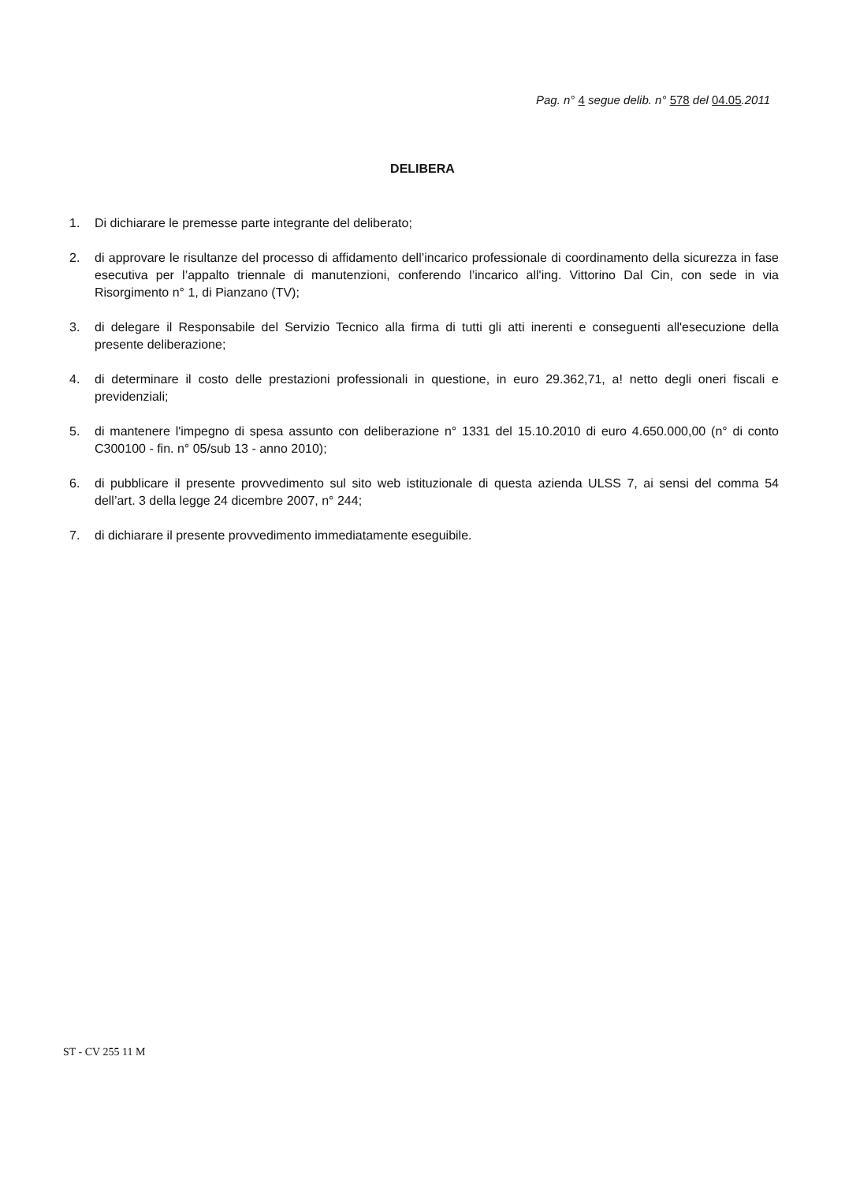Pag. n° 4 segue delib. n° 578 del 04.05.2011
DELIBERA
1. Di dichiarare le premesse parte integrante del deliberato;
2. di approvare le risultanze del processo di affidamento dell’incarico professionale di coordinamento della sicurezza in fase esecutiva per l’appalto triennale di manutenzioni, conferendo l’incarico all'ing. Vittorino Dal Cin, con sede in via Risorgimento n° 1, di Pianzano (TV);
3. di delegare il Responsabile del Servizio Tecnico alla firma di tutti gli atti inerenti e conseguenti all'esecuzione della presente deliberazione;
4. di determinare il costo delle prestazioni professionali in questione, in euro 29.362,71, a! netto degli oneri fiscali e previdenziali;
5. di mantenere l'impegno di spesa assunto con deliberazione n° 1331 del 15.10.2010 di euro 4.650.000,00 (n° di conto C300100 - fin. n° 05/sub 13 - anno 2010);
6. di pubblicare il presente provvedimento sul sito web istituzionale di questa azienda ULSS 7, ai sensi del comma 54 dell’art. 3 della legge 24 dicembre 2007, n° 244;
7. di dichiarare il presente provvedimento immediatamente eseguibile.
ST - CV 255 11 M